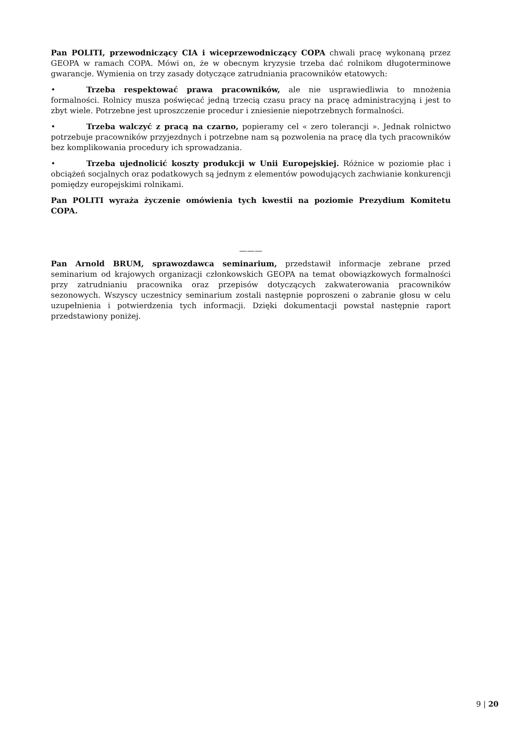Pan POLITI, przewodniczący CIA i wiceprzewodniczący COPA chwali pracę wykonaną przez GEOPA w ramach COPA. Mówi on, że w obecnym kryzysie trzeba dać rolnikom długoterminowe gwarancje. Wymienia on trzy zasady dotyczące zatrudniania pracowników etatowych:
• Trzeba respektować prawa pracowników, ale nie usprawiedliwia to mnożenia formalności. Rolnicy musza poświęcać jedną trzecią czasu pracy na pracę administracyjną i jest to zbyt wiele. Potrzebne jest uproszczenie procedur i zniesienie niepotrzebnych formalności.
• Trzeba walczyć z pracą na czarno, popieramy cel « zero tolerancji ». Jednak rolnictwo potrzebuje pracowników przyjezdnych i potrzebne nam są pozwolenia na pracę dla tych pracowników bez komplikowania procedury ich sprowadzania.
• Trzeba ujednolicić koszty produkcji w Unii Europejskiej. Różnice w poziomie płac i obciążeń socjalnych oraz podatkowych są jednym z elementów powodujących zachwianie konkurencji pomiędzy europejskimi rolnikami.
Pan POLITI wyraża życzenie omówienia tych kwestii na poziomie Prezydium Komitetu COPA.
———
Pan Arnold BRUM, sprawozdawca seminarium, przedstawił informacje zebrane przed seminarium od krajowych organizacji członkowskich GEOPA na temat obowiązkowych formalności przy zatrudnianiu pracownika oraz przepisów dotyczących zakwaterowania pracowników sezonowych. Wszyscy uczestnicy seminarium zostali następnie poproszeni o zabranie głosu w celu uzupełnienia i potwierdzenia tych informacji. Dzięki dokumentacji powstał następnie raport przedstawiony poniżej.
9 | 20